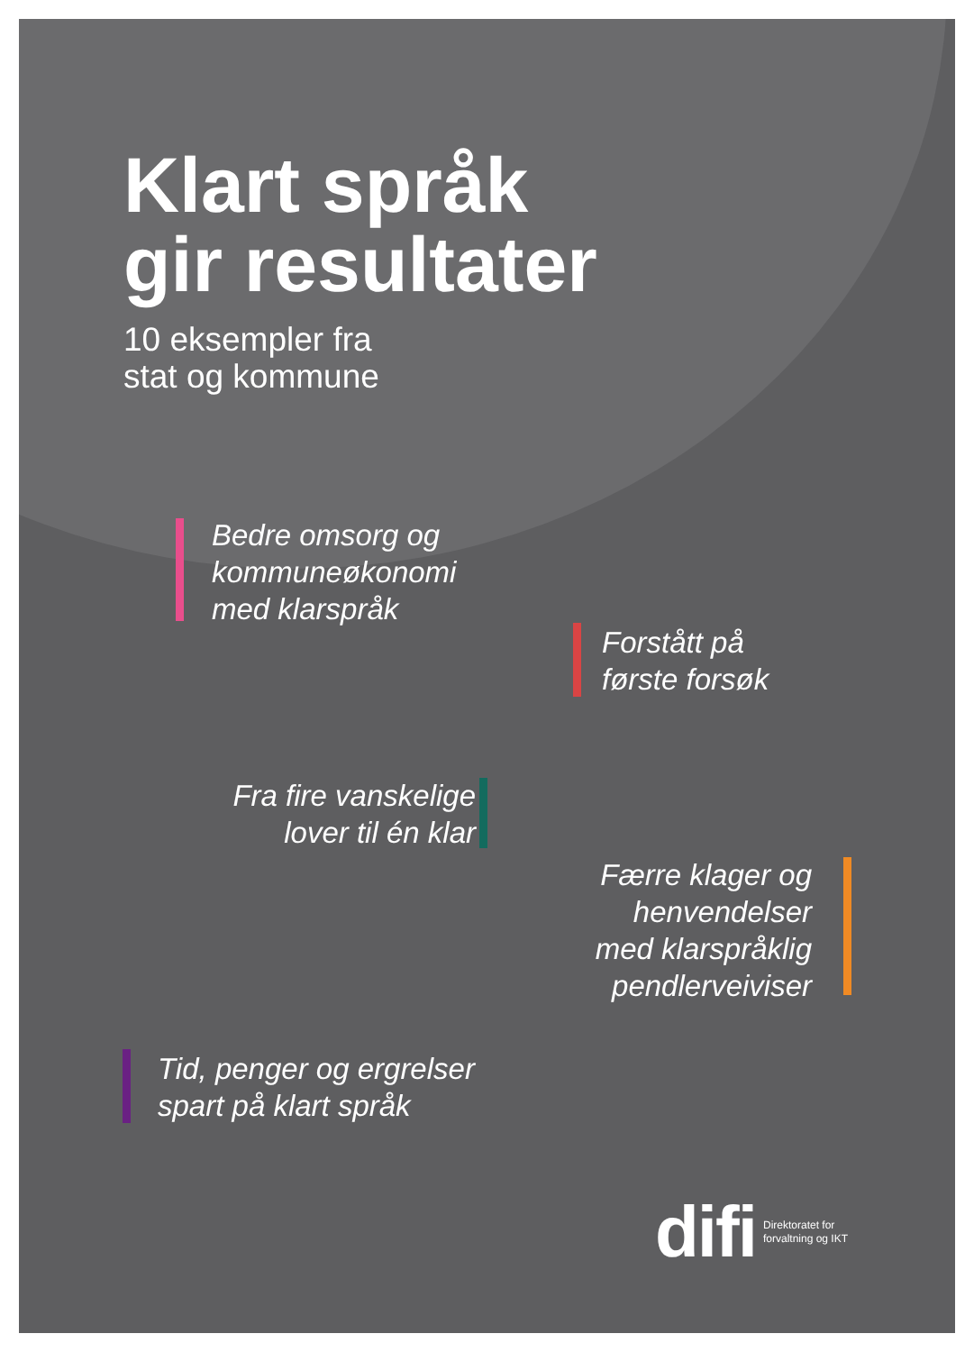Klart språk
gir resultater
10 eksempler fra
stat og kommune
Bedre omsorg og
kommuneøkonomi
med klarspråk
Forstått på
første forsøk
Fra fire vanskelige
lover til én klar
Færre klager og
henvendelser
med klarspråklig
pendlerveiviser
Tid, penger og ergrelser
spart på klart språk
difi Direktoratet for
forvaltning og IKT